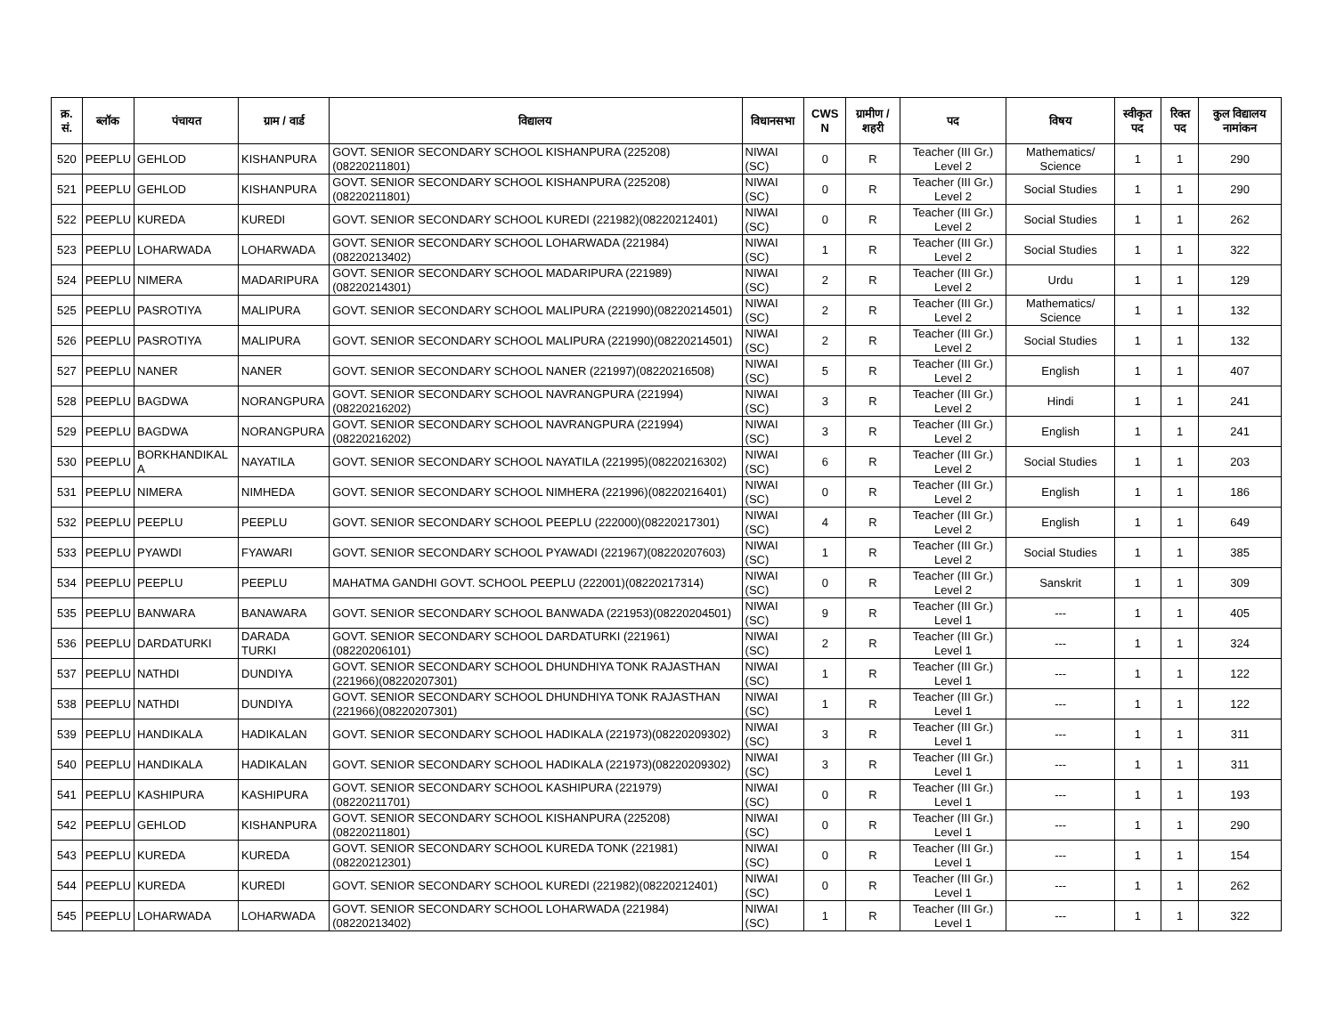| क्र. सं. | ब्लॉक | पंचायत | ग्राम / वार्ड | विद्यालय | विधानसभा | CWS N | ग्रामीण /शहरी | पद | विषय | स्वीकृत पद | रिक्त पद | कुल विद्यालय नामांकन |
| --- | --- | --- | --- | --- | --- | --- | --- | --- | --- | --- | --- | --- |
| 520 | PEEPLU | GEHLOD | KISHANPURA | GOVT. SENIOR SECONDARY SCHOOL KISHANPURA (225208)(08220211801) | NIWAI (SC) | 0 | R | Teacher (III Gr.) Level 2 | Mathematics/ Science | 1 | 1 | 290 |
| 521 | PEEPLU | GEHLOD | KISHANPURA | GOVT. SENIOR SECONDARY SCHOOL KISHANPURA (225208)(08220211801) | NIWAI (SC) | 0 | R | Teacher (III Gr.) Level 2 | Social Studies | 1 | 1 | 290 |
| 522 | PEEPLU | KUREDA | KUREDI | GOVT. SENIOR SECONDARY SCHOOL KUREDI (221982)(08220212401) | NIWAI (SC) | 0 | R | Teacher (III Gr.) Level 2 | Social Studies | 1 | 1 | 262 |
| 523 | PEEPLU | LOHARWADA | LOHARWADA | GOVT. SENIOR SECONDARY SCHOOL LOHARWADA (221984)(08220213402) | NIWAI (SC) | 1 | R | Teacher (III Gr.) Level 2 | Social Studies | 1 | 1 | 322 |
| 524 | PEEPLU | NIMERA | MADARIPURA | GOVT. SENIOR SECONDARY SCHOOL MADARIPURA (221989)(08220214301) | NIWAI (SC) | 2 | R | Teacher (III Gr.) Level 2 | Urdu | 1 | 1 | 129 |
| 525 | PEEPLU | PASROTIYA | MALIPURA | GOVT. SENIOR SECONDARY SCHOOL MALIPURA (221990)(08220214501) | NIWAI (SC) | 2 | R | Teacher (III Gr.) Level 2 | Mathematics/ Science | 1 | 1 | 132 |
| 526 | PEEPLU | PASROTIYA | MALIPURA | GOVT. SENIOR SECONDARY SCHOOL MALIPURA (221990)(08220214501) | NIWAI (SC) | 2 | R | Teacher (III Gr.) Level 2 | Social Studies | 1 | 1 | 132 |
| 527 | PEEPLU | NANER | NANER | GOVT. SENIOR SECONDARY SCHOOL NANER (221997)(08220216508) | NIWAI (SC) | 5 | R | Teacher (III Gr.) Level 2 | English | 1 | 1 | 407 |
| 528 | PEEPLU | BAGDWA | NORANGPURA | GOVT. SENIOR SECONDARY SCHOOL NAVRANGPURA (221994)(08220216202) | NIWAI (SC) | 3 | R | Teacher (III Gr.) Level 2 | Hindi | 1 | 1 | 241 |
| 529 | PEEPLU | BAGDWA | NORANGPURA | GOVT. SENIOR SECONDARY SCHOOL NAVRANGPURA (221994)(08220216202) | NIWAI (SC) | 3 | R | Teacher (III Gr.) Level 2 | English | 1 | 1 | 241 |
| 530 | PEEPLU | BORKHANDIKAL A | NAYATILA | GOVT. SENIOR SECONDARY SCHOOL NAYATILA (221995)(08220216302) | NIWAI (SC) | 6 | R | Teacher (III Gr.) Level 2 | Social Studies | 1 | 1 | 203 |
| 531 | PEEPLU | NIMERA | NIMHEDA | GOVT. SENIOR SECONDARY SCHOOL NIMHERA (221996)(08220216401) | NIWAI (SC) | 0 | R | Teacher (III Gr.) Level 2 | English | 1 | 1 | 186 |
| 532 | PEEPLU | PEEPLU | PEEPLU | GOVT. SENIOR SECONDARY SCHOOL PEEPLU (222000)(08220217301) | NIWAI (SC) | 4 | R | Teacher (III Gr.) Level 2 | English | 1 | 1 | 649 |
| 533 | PEEPLU | PYAWDI | FYAWARI | GOVT. SENIOR SECONDARY SCHOOL PYAWADI (221967)(08220207603) | NIWAI (SC) | 1 | R | Teacher (III Gr.) Level 2 | Social Studies | 1 | 1 | 385 |
| 534 | PEEPLU | PEEPLU | PEEPLU | MAHATMA GANDHI GOVT. SCHOOL PEEPLU (222001)(08220217314) | NIWAI (SC) | 0 | R | Teacher (III Gr.) Level 2 | Sanskrit | 1 | 1 | 309 |
| 535 | PEEPLU | BANWARA | BANAWARA | GOVT. SENIOR SECONDARY SCHOOL BANWADA (221953)(08220204501) | NIWAI (SC) | 9 | R | Teacher (III Gr.) Level 1 | --- | 1 | 1 | 405 |
| 536 | PEEPLU | DARDATURKI | DARADA TURKI | GOVT. SENIOR SECONDARY SCHOOL DARDATURKI (221961)(08220206101) | NIWAI (SC) | 2 | R | Teacher (III Gr.) Level 1 | --- | 1 | 1 | 324 |
| 537 | PEEPLU | NATHDI | DUNDIYA | GOVT. SENIOR SECONDARY SCHOOL DHUNDHIYA TONK RAJASTHAN (221966)(08220207301) | NIWAI (SC) | 1 | R | Teacher (III Gr.) Level 1 | --- | 1 | 1 | 122 |
| 538 | PEEPLU | NATHDI | DUNDIYA | GOVT. SENIOR SECONDARY SCHOOL DHUNDHIYA TONK RAJASTHAN (221966)(08220207301) | NIWAI (SC) | 1 | R | Teacher (III Gr.) Level 1 | --- | 1 | 1 | 122 |
| 539 | PEEPLU | HANDIKALA | HADIKALAN | GOVT. SENIOR SECONDARY SCHOOL HADIKALA (221973)(08220209302) | NIWAI (SC) | 3 | R | Teacher (III Gr.) Level 1 | --- | 1 | 1 | 311 |
| 540 | PEEPLU | HANDIKALA | HADIKALAN | GOVT. SENIOR SECONDARY SCHOOL HADIKALA (221973)(08220209302) | NIWAI (SC) | 3 | R | Teacher (III Gr.) Level 1 | --- | 1 | 1 | 311 |
| 541 | PEEPLU | KASHIPURA | KASHIPURA | GOVT. SENIOR SECONDARY SCHOOL KASHIPURA (221979)(08220211701) | NIWAI (SC) | 0 | R | Teacher (III Gr.) Level 1 | --- | 1 | 1 | 193 |
| 542 | PEEPLU | GEHLOD | KISHANPURA | GOVT. SENIOR SECONDARY SCHOOL KISHANPURA (225208)(08220211801) | NIWAI (SC) | 0 | R | Teacher (III Gr.) Level 1 | --- | 1 | 1 | 290 |
| 543 | PEEPLU | KUREDA | KUREDA | GOVT. SENIOR SECONDARY SCHOOL KUREDA TONK (221981)(08220212301) | NIWAI (SC) | 0 | R | Teacher (III Gr.) Level 1 | --- | 1 | 1 | 154 |
| 544 | PEEPLU | KUREDA | KUREDI | GOVT. SENIOR SECONDARY SCHOOL KUREDI (221982)(08220212401) | NIWAI (SC) | 0 | R | Teacher (III Gr.) Level 1 | --- | 1 | 1 | 262 |
| 545 | PEEPLU | LOHARWADA | LOHARWADA | GOVT. SENIOR SECONDARY SCHOOL LOHARWADA (221984)(08220213402) | NIWAI (SC) | 1 | R | Teacher (III Gr.) Level 1 | --- | 1 | 1 | 322 |